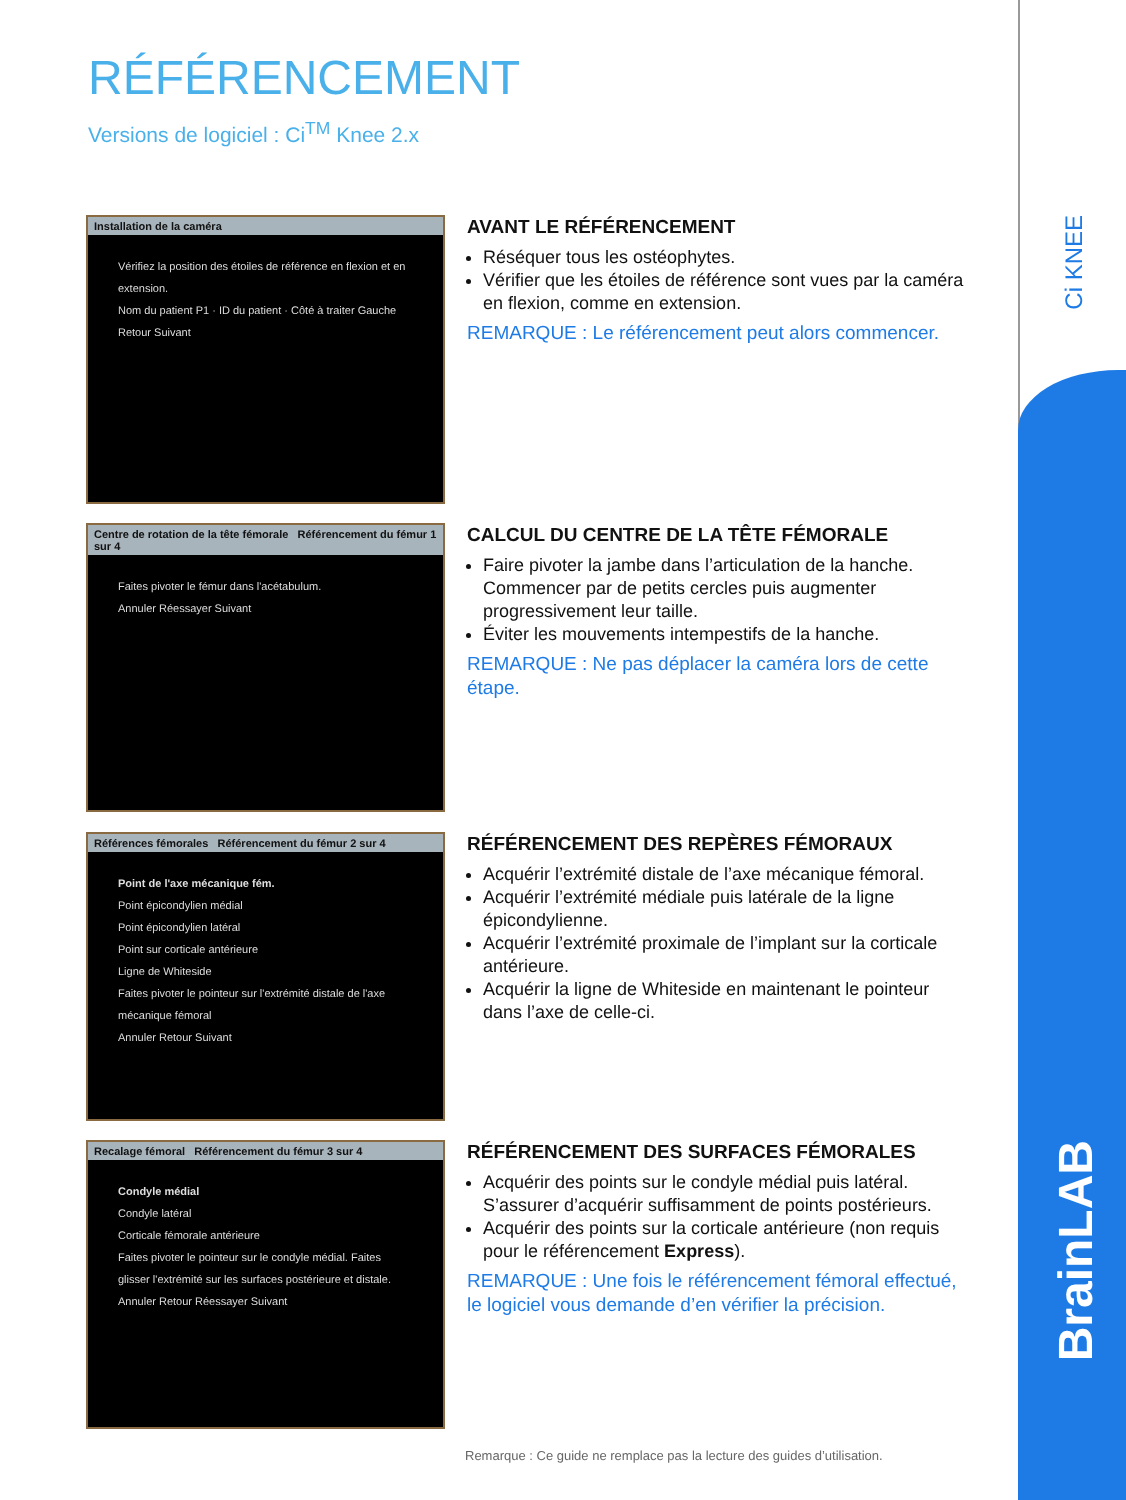Ci KNEE
BrainLAB
RÉFÉRENCEMENT
Versions de logiciel : Ci<sup>TM</sup> Knee 2.x
Installation de la caméra
Vérifiez la position des étoiles de référence en flexion et en extension.
Nom du patient P1 · ID du patient · Côté à traiter Gauche
Retour Suivant
AVANT LE RÉFÉRENCEMENT
Réséquer tous les ostéophytes.
Vérifier que les étoiles de référence sont vues par la caméra en flexion, comme en extension.
REMARQUE : Le référencement peut alors commencer.
Centre de rotation de la tête fémorale Référencement du fémur 1 sur 4
Faites pivoter le fémur dans l'acétabulum.
Annuler Réessayer Suivant
CALCUL DU CENTRE DE LA TÊTE FÉMORALE
Faire pivoter la jambe dans l’articulation de la hanche. Commencer par de petits cercles puis augmenter progressivement leur taille.
Éviter les mouvements intempestifs de la hanche.
REMARQUE : Ne pas déplacer la caméra lors de cette étape.
Références fémorales Référencement du fémur 2 sur 4
Point de l'axe mécanique fém.
Point épicondylien médial
Point épicondylien latéral
Point sur corticale antérieure
Ligne de Whiteside
Faites pivoter le pointeur sur l'extrémité distale de l'axe mécanique fémoral
Annuler Retour Suivant
RÉFÉRENCEMENT DES REPÈRES FÉMORAUX
Acquérir l’extrémité distale de l’axe mécanique fémoral.
Acquérir l’extrémité médiale puis latérale de la ligne épicondylienne.
Acquérir l’extrémité proximale de l’implant sur la corticale antérieure.
Acquérir la ligne de Whiteside en maintenant le pointeur dans l’axe de celle-ci.
Recalage fémoral Référencement du fémur 3 sur 4
Condyle médial
Condyle latéral
Corticale fémorale antérieure
Faites pivoter le pointeur sur le condyle médial. Faites glisser l'extrémité sur les surfaces postérieure et distale.
Annuler Retour Réessayer Suivant
RÉFÉRENCEMENT DES SURFACES FÉMORALES
Acquérir des points sur le condyle médial puis latéral. S’assurer d’acquérir suffisamment de points postérieurs.
Acquérir des points sur la corticale antérieure (non requis pour le référencement Express).
REMARQUE : Une fois le référencement fémoral effectué, le logiciel vous demande d’en vérifier la précision.
Remarque : Ce guide ne remplace pas la lecture des guides d’utilisation.